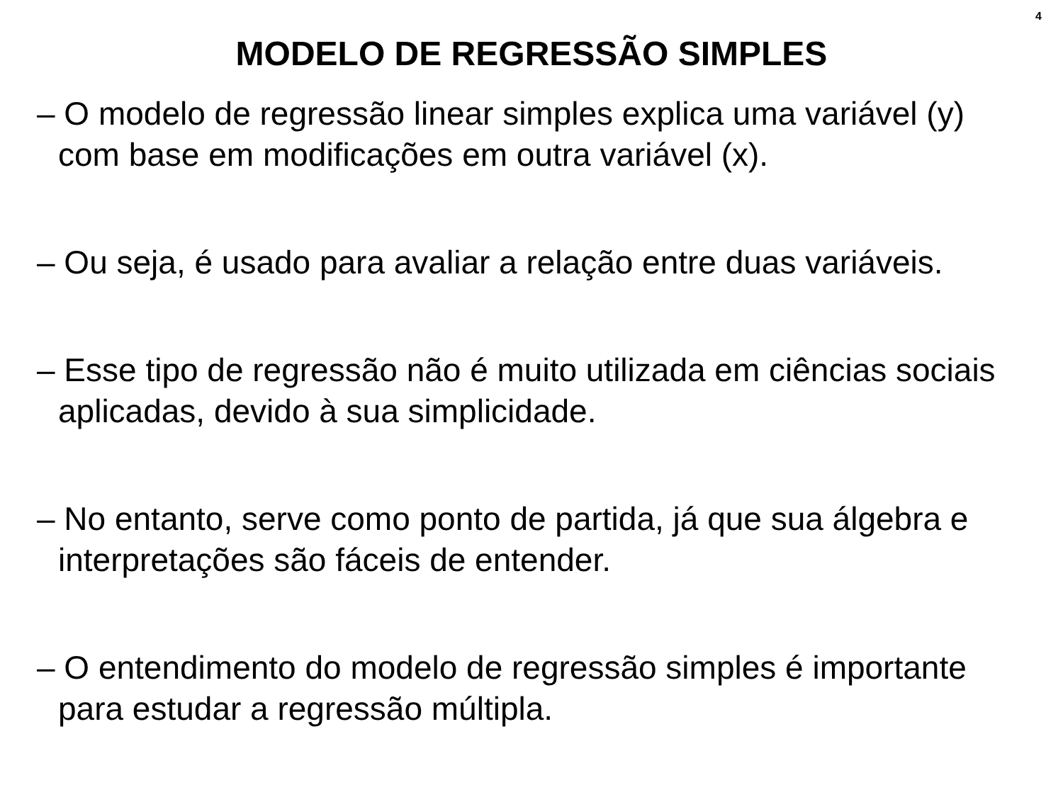4
MODELO DE REGRESSÃO SIMPLES
– O modelo de regressão linear simples explica uma variável (y) com base em modificações em outra variável (x).
– Ou seja, é usado para avaliar a relação entre duas variáveis.
– Esse tipo de regressão não é muito utilizada em ciências sociais aplicadas, devido à sua simplicidade.
– No entanto, serve como ponto de partida, já que sua álgebra e interpretações são fáceis de entender.
– O entendimento do modelo de regressão simples é importante para estudar a regressão múltipla.